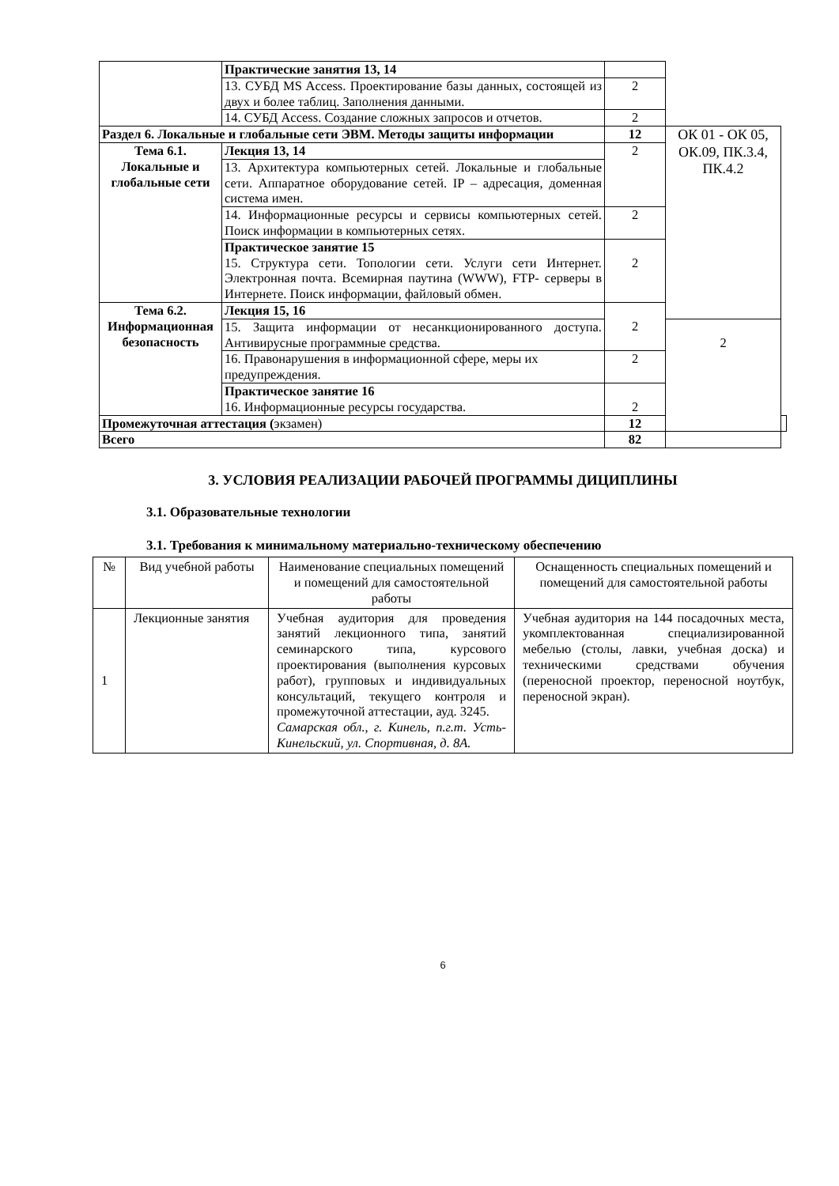| | Практические занятия 13, 14 | | | |
| | 13. СУБД MS Access. Проектирование базы данных, состоящей из двух и более таблиц. Заполнения данными. | 2 | | |
| | 14. СУБД Access. Создание сложных запросов и отчетов. | 2 | | |
| Раздел 6. Локальные и глобальные сети ЭВМ. Методы защиты информации | | 12 | ОК 01 - ОК 05, ОК.09, ПК.3.4, ПК.4.2 | |
| Тема 6.1. Локальные и глобальные сети | Лекция 13, 14 | 2 | | |
| | 13. Архитектура компьютерных сетей. Локальные и глобальные сети. Аппаратное оборудование сетей. IP – адресация, доменная система имен. | | | |
| | 14. Информационные ресурсы и сервисы компьютерных сетей. Поиск информации в компьютерных сетях. | 2 | | |
| | Практическое занятие 15 15. Структура сети. Топологии сети. Услуги сети Интернет. Электронная почта. Всемирная паутина (WWW), FTP- серверы в Интернете. Поиск информации, файловый обмен. | 2 | | |
| Тема 6.2. Информационная безопасность | Лекция 15, 16 | 2 | | |
| | 15. Защита информации от несанкционированного доступа. Антивирусные программные средства. | | 2 | |
| | 16. Правонарушения в информационной сфере, меры их предупреждения. | 2 | | |
| | Практическое занятие 16 16. Информационные ресурсы государства. | 2 | | |
| Промежуточная аттестация ( экзамен) | | 12 | | |
| Всего | | 82 | | |
3. УСЛОВИЯ РЕАЛИЗАЦИИ РАБОЧЕЙ ПРОГРАММЫ ДИЦИПЛИНЫ
3.1. Образовательные технологии
3.1. Требования к минимальному материально-техническому обеспечению
| № | Вид учебной работы | Наименование специальных помещений и помещений для самостоятельной работы | Оснащенность специальных помещений и помещений для самостоятельной работы |
| --- | --- | --- | --- |
| 1 | Лекционные занятия | Учебная аудитория для проведения занятий лекционного типа, занятий семинарского типа, курсового проектирования (выполнения курсовых работ), групповых и индивидуальных консультаций, текущего контроля и промежуточной аттестации, ауд. 3245. Самарская обл., г. Кинель, п.г.т. Усть-Кинельский, ул. Спортивная, д. 8А. | Учебная аудитория на 144 посадочных места, укомплектованная специализированной мебелью (столы, лавки, учебная доска) и техническими средствами обучения (переносной проектор, переносной ноутбук, переносной экран). |
6